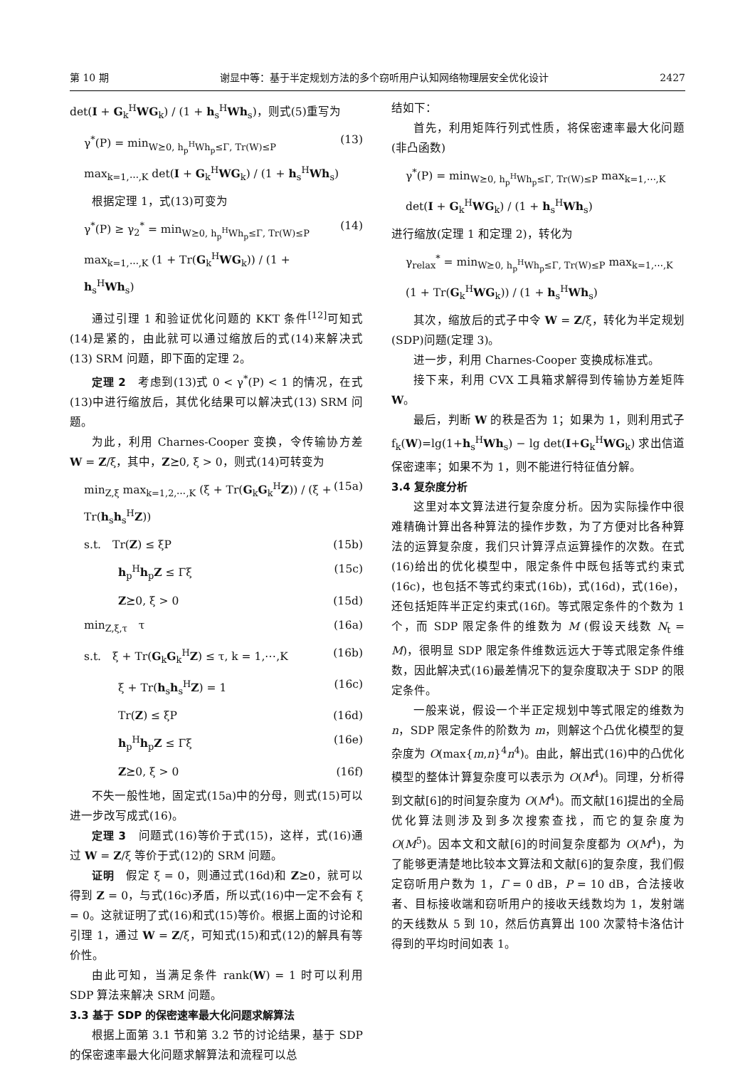第 10 期 谢显中等：基于半定规划方法的多个窃听用户认知网络物理层安全优化设计 2427
det(I + G<sub>k</sub><sup>H</sup>WG<sub>k</sub>) / (1 + h<sub>s</sub><sup>H</sup>Wh<sub>s</sub>)，则式(5)重写为
γ<sup>*</sup>(P) = min<sub>W⪰0, h<sub>p</sub><sup>H</sup>Wh<sub>p</sub>≤Γ, Tr(W)≤P</sub> max<sub>k=1,⋯,K</sub> det(I + G<sub>k</sub><sup>H</sup>WG<sub>k</sub>) / (1 + h<sub>s</sub><sup>H</sup>Wh<sub>s</sub>) (13)
根据定理 1，式(13)可变为
γ<sup>*</sup>(P) ≥ γ<sub>2</sub><sup>*</sup> = min<sub>W⪰0, h<sub>p</sub><sup>H</sup>Wh<sub>p</sub>≤Γ, Tr(W)≤P</sub> max<sub>k=1,⋯,K</sub> (1 + Tr(G<sub>k</sub><sup>H</sup>WG<sub>k</sub>)) / (1 + h<sub>s</sub><sup>H</sup>Wh<sub>s</sub>) (14)
通过引理 1 和验证优化问题的 KKT 条件<sup>[12]</sup>可知式(14)是紧的，由此就可以通过缩放后的式(14)来解决式(13) SRM 问题，即下面的定理 2。
定理 2　考虑到(13)式 0 < γ<sup>*</sup>(P) < 1 的情况，在式(13)中进行缩放后，其优化结果可以解决式(13) SRM 问题。
为此，利用 Charnes-Cooper 变换，令传输协方差 W = Z/ξ，其中，Z⪰0, ξ > 0，则式(14)可转变为
min<sub>Z,ξ</sub> max<sub>k=1,2,⋯,K</sub> (ξ + Tr(G<sub>k</sub>G<sub>k</sub><sup>H</sup>Z)) / (ξ + Tr(h<sub>s</sub>h<sub>s</sub><sup>H</sup>Z)) (15a)
s.t.　Tr(Z) ≤ ξP (15b)
　　　h<sub>p</sub><sup>H</sup>h<sub>p</sub>Z ≤ Γξ (15c)
　　　Z⪰0, ξ > 0 (15d)
min<sub>Z,ξ,τ</sub>　τ (16a)
s.t.　ξ + Tr(G<sub>k</sub>G<sub>k</sub><sup>H</sup>Z) ≤ τ, k = 1,⋯,K (16b)
　　　ξ + Tr(h<sub>s</sub>h<sub>s</sub><sup>H</sup>Z) = 1 (16c)
　　　Tr(Z) ≤ ξP (16d)
　　　h<sub>p</sub><sup>H</sup>h<sub>p</sub>Z ≤ Γξ (16e)
　　　Z⪰0, ξ > 0 (16f)
不失一般性地，固定式(15a)中的分母，则式(15)可以进一步改写成式(16)。
定理 3　问题式(16)等价于式(15)，这样，式(16)通过 W = Z/ξ 等价于式(12)的 SRM 问题。
证明　假定 ξ = 0，则通过式(16d)和 Z⪰0，就可以得到 Z = 0，与式(16c)矛盾，所以式(16)中一定不会有 ξ = 0。这就证明了式(16)和式(15)等价。根据上面的讨论和引理 1，通过 W = Z/ξ，可知式(15)和式(12)的解具有等价性。
由此可知，当满足条件 rank(W) = 1 时可以利用 SDP 算法来解决 SRM 问题。
3.3 基于 SDP 的保密速率最大化问题求解算法
根据上面第 3.1 节和第 3.2 节的讨论结果，基于 SDP 的保密速率最大化问题求解算法和流程可以总
结如下：
首先，利用矩阵行列式性质，将保密速率最大化问题(非凸函数)
γ<sup>*</sup>(P) = min<sub>W⪰0, h<sub>p</sub><sup>H</sup>Wh<sub>p</sub>≤Γ, Tr(W)≤P</sub> max<sub>k=1,⋯,K</sub> det(I + G<sub>k</sub><sup>H</sup>WG<sub>k</sub>) / (1 + h<sub>s</sub><sup>H</sup>Wh<sub>s</sub>)
进行缩放(定理 1 和定理 2)，转化为
γ<sub>relax</sub><sup>*</sup> = min<sub>W⪰0, h<sub>p</sub><sup>H</sup>Wh<sub>p</sub>≤Γ, Tr(W)≤P</sub> max<sub>k=1,⋯,K</sub> (1 + Tr(G<sub>k</sub><sup>H</sup>WG<sub>k</sub>)) / (1 + h<sub>s</sub><sup>H</sup>Wh<sub>s</sub>)
其次，缩放后的式子中令 W = Z/ξ，转化为半定规划(SDP)问题(定理 3)。
进一步，利用 Charnes-Cooper 变换成标准式。
接下来，利用 CVX 工具箱求解得到传输协方差矩阵 W。
最后，判断 W 的秩是否为 1；如果为 1，则利用式子 f<sub>k</sub>(W)=lg(1+h<sub>s</sub><sup>H</sup>Wh<sub>s</sub>) − lg det(I+G<sub>k</sub><sup>H</sup>WG<sub>k</sub>) 求出信道保密速率；如果不为 1，则不能进行特征值分解。
3.4 复杂度分析
这里对本文算法进行复杂度分析。因为实际操作中很难精确计算出各种算法的操作步数，为了方便对比各种算法的运算复杂度，我们只计算浮点运算操作的次数。在式(16)给出的优化模型中，限定条件中既包括等式约束式(16c)，也包括不等式约束式(16b)，式(16d)，式(16e)，还包括矩阵半正定约束式(16f)。等式限定条件的个数为 1 个，而 SDP 限定条件的维数为 M (假设天线数 N<sub>t</sub> = M)，很明显 SDP 限定条件维数远远大于等式限定条件维数，因此解决式(16)最差情况下的复杂度取决于 SDP 的限定条件。
一般来说，假设一个半正定规划中等式限定的维数为 n，SDP 限定条件的阶数为 m，则解这个凸优化模型的复杂度为 O(max{m,n}<sup>4</sup>n<sup>4</sup>)。由此，解出式(16)中的凸优化模型的整体计算复杂度可以表示为 O(M<sup>4</sup>)。同理，分析得到文献[6]的时间复杂度为 O(M<sup>4</sup>)。而文献[16]提出的全局优化算法则涉及到多次搜索查找，而它的复杂度为 O(M<sup>5</sup>)。因本文和文献[6]的时间复杂度都为 O(M<sup>4</sup>)，为了能够更清楚地比较本文算法和文献[6]的复杂度，我们假定窃听用户数为 1，Γ = 0 dB，P = 10 dB，合法接收者、目标接收端和窃听用户的接收天线数均为 1，发射端的天线数从 5 到 10，然后仿真算出 100 次蒙特卡洛估计得到的平均时间如表 1。